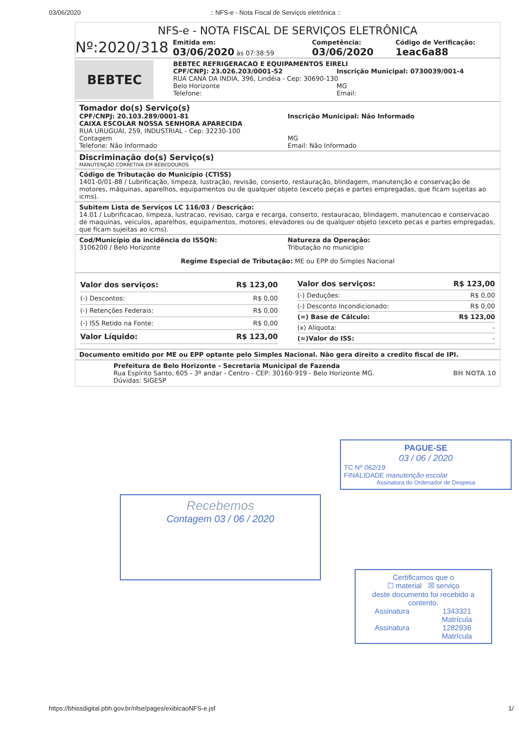03/06/2020:: NFS-e - Nota Fiscal de Serviços eletrônica ::
NFS-e - NOTA FISCAL DE SERVIÇOS ELETRÔNICA
Nº:2020/318
Emitida em:
03/06/2020 às 07:38:59
Competência:
03/06/2020
Código de Verificação:
1eac6a88
BEBTEC
BEBTEC REFRIGERACAO E EQUIPAMENTOS EIRELI
CPF/CNPJ: 23.026.203/0001-52 Inscrição Municipal: 0730039/001-4
RUA CANA DA INDIA, 396, Lindéia - Cep: 30690-130
Belo Horizonte MG
Telefone: Email:
Tomador do(s) Serviço(s)
CPF/CNPJ: 20.103.289/0001-81 Inscrição Municipal: Não Informado
CAIXA ESCOLAR NOSSA SENHORA APARECIDA
RUA URUGUAI, 259, INDUSTRIAL - Cep: 32230-100
Contagem MG
Telefone: Não Informado Email: Não Informado
Discriminação do(s) Serviço(s)
MANUTENÇÃO CORRETIVA EM BEBEDOUROS
Código de Tributação do Município (CTISS)
1401-0/01-88 / Lubrificação, limpeza, lustração, revisão, conserto, restauração, blindagem, manutenção e conservação de motores, máquinas, aparelhos, equipamentos ou de qualquer objeto (exceto peças e partes empregadas, que ficam sujeitas ao icms).
Subitem Lista de Serviços LC 116/03 / Descrição:
14.01 / Lubrificacao, limpeza, lustracao, revisao, carga e recarga, conserto, restauracao, blindagem, manutencao e conservacao de maquinas, veiculos, aparelhos, equipamentos, motores, elevadores ou de qualquer objeto (exceto pecas e partes empregadas, que ficam sujeitas ao icms).
Cod/Município da incidência do ISSQN:
3106200 / Belo Horizonte
Natureza da Operação:
Tributação no município
Regime Especial de Tributação: ME ou EPP do Simples Nacional
| Valor dos serviços: | R$ 123,00 |
| (-) Descontos: | R$ 0,00 |
| (-) Retenções Federais: | R$ 0,00 |
| (-) ISS Retido na Fonte: | R$ 0,00 |
| Valor Líquido: | R$ 123,00 |
| Valor dos serviços: | R$ 123,00 |
| (-) Deduções: | R$ 0,00 |
| (-) Desconto Incondicionado: | R$ 0,00 |
| (=) Base de Cálculo: | R$ 123,00 |
| (x) Alíquota: | - |
| (=)Valor do ISS: | - |
Documento emitido por ME ou EPP optante pelo Simples Nacional. Não gera direito a credito fiscal de IPI.
Prefeitura de Belo Horizonte - Secretaria Municipal de Fazenda
Rua Espírito Santo, 605 - 3º andar - Centro - CEP: 30160-919 - Belo Horizonte MG.
Dúvidas: SIGESP
BH NOTA 10
PAGUE-SE
03 / 06 / 2020
TC Nº 062/19
FINALIDADE manutenção escolar
Assinatura do Ordenador de Despesa
Recebemos
Contagem 03 / 06 / 2020
Certificamos que o
☐ material ☒ serviço
deste documento foi recebido a contento.
Assinatura 1343321
Matrícula
Assinatura 1282936
Matrícula
https://bhissdigital.pbh.gov.br/nfse/pages/exibicaoNFS-e.jsf 1/